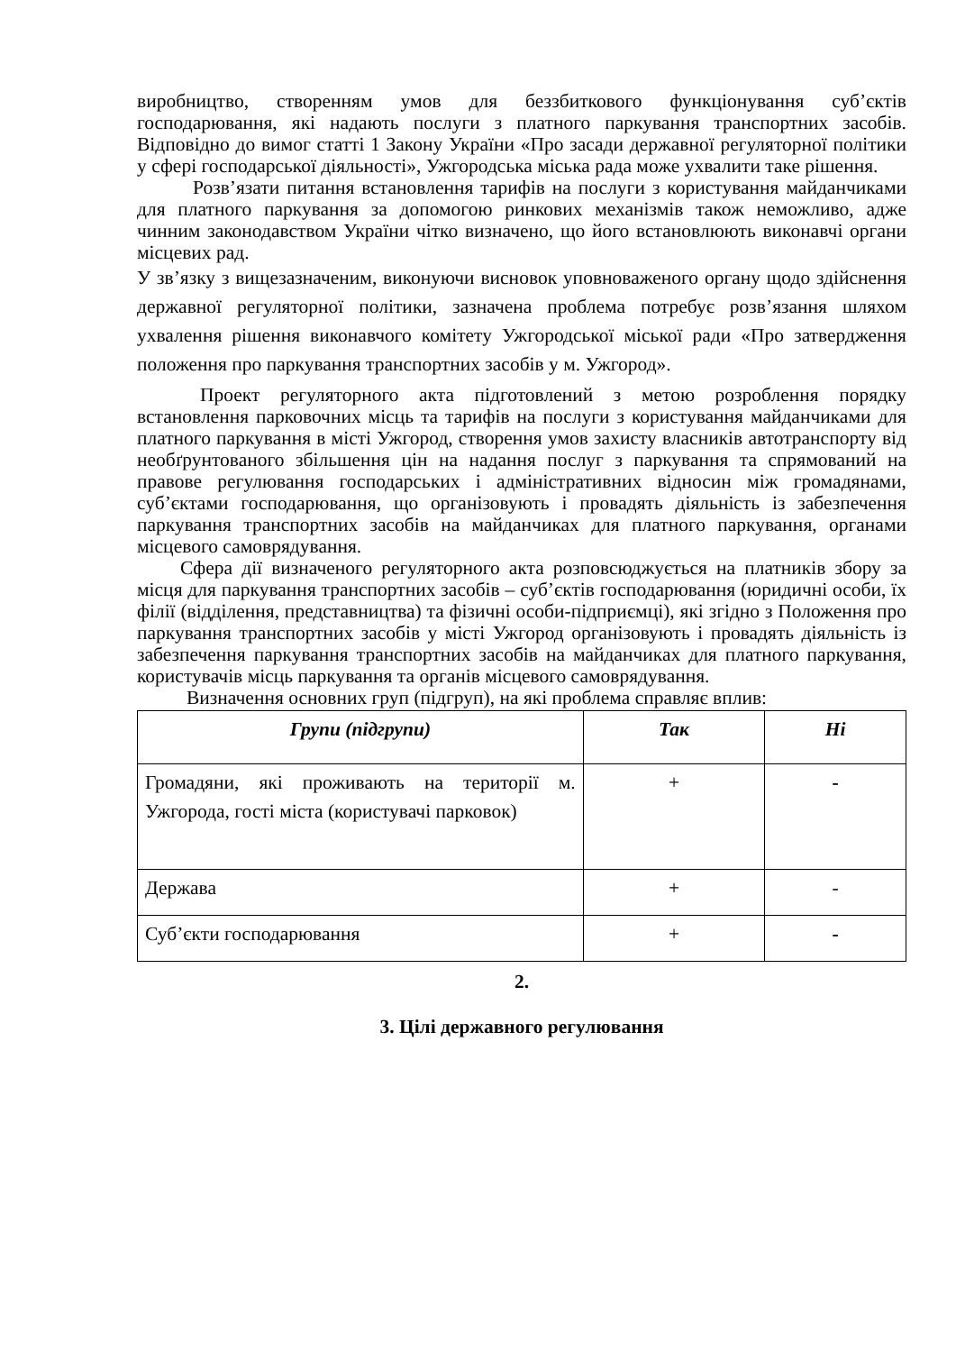виробництво, створенням умов для беззбиткового функціонування суб’єктів господарювання, які надають послуги з платного паркування транспортних засобів. Відповідно до вимог статті 1 Закону України «Про засади державної регуляторної політики у сфері господарської діяльності», Ужгородська міська рада може ухвалити таке рішення.
Розв’язати питання встановлення тарифів на послуги з користування майданчиками для платного паркування за допомогою ринкових механізмів також неможливо, адже чинним законодавством України чітко визначено, що його встановлюють виконавчі органи місцевих рад.
У зв’язку з вищезазначеним, виконуючи висновок уповноваженого органу щодо здійснення державної регуляторної політики, зазначена проблема потребує розв’язання шляхом ухвалення рішення виконавчого комітету Ужгородської міської ради «Про затвердження положення про паркування транспортних засобів у м. Ужгород».
Проект регуляторного акта підготовлений з метою розроблення порядку встановлення парковочних місць та тарифів на послуги з користування майданчиками для платного паркування в місті Ужгород, створення умов захисту власників автотранспорту від необґрунтованого збільшення цін на надання послуг з паркування та спрямований на правове регулювання господарських і адміністративних відносин між громадянами, суб’єктами господарювання, що організовують і провадять діяльність із забезпечення паркування транспортних засобів на майданчиках для платного паркування, органами місцевого самоврядування.
Сфера дії визначеного регуляторного акта розповсюджується на платників збору за місця для паркування транспортних засобів – суб’єктів господарювання (юридичні особи, їх філії (відділення, представництва) та фізичні особи-підприємці), які згідно з Положення про паркування транспортних засобів у місті Ужгород організовують і провадять діяльність із забезпечення паркування транспортних засобів на майданчиках для платного паркування, користувачів місць паркування та органів місцевого самоврядування.
Визначення основних груп (підгруп), на які проблема справляє вплив:
| Групи (підгрупи) | Так | Ні |
| --- | --- | --- |
| Громадяни, які проживають на території м. Ужгорода, гості міста (користувачі парковок) | + | - |
| Держава | + | - |
| Суб’єкти господарювання | + | - |
2.
3. Цілі державного регулювання